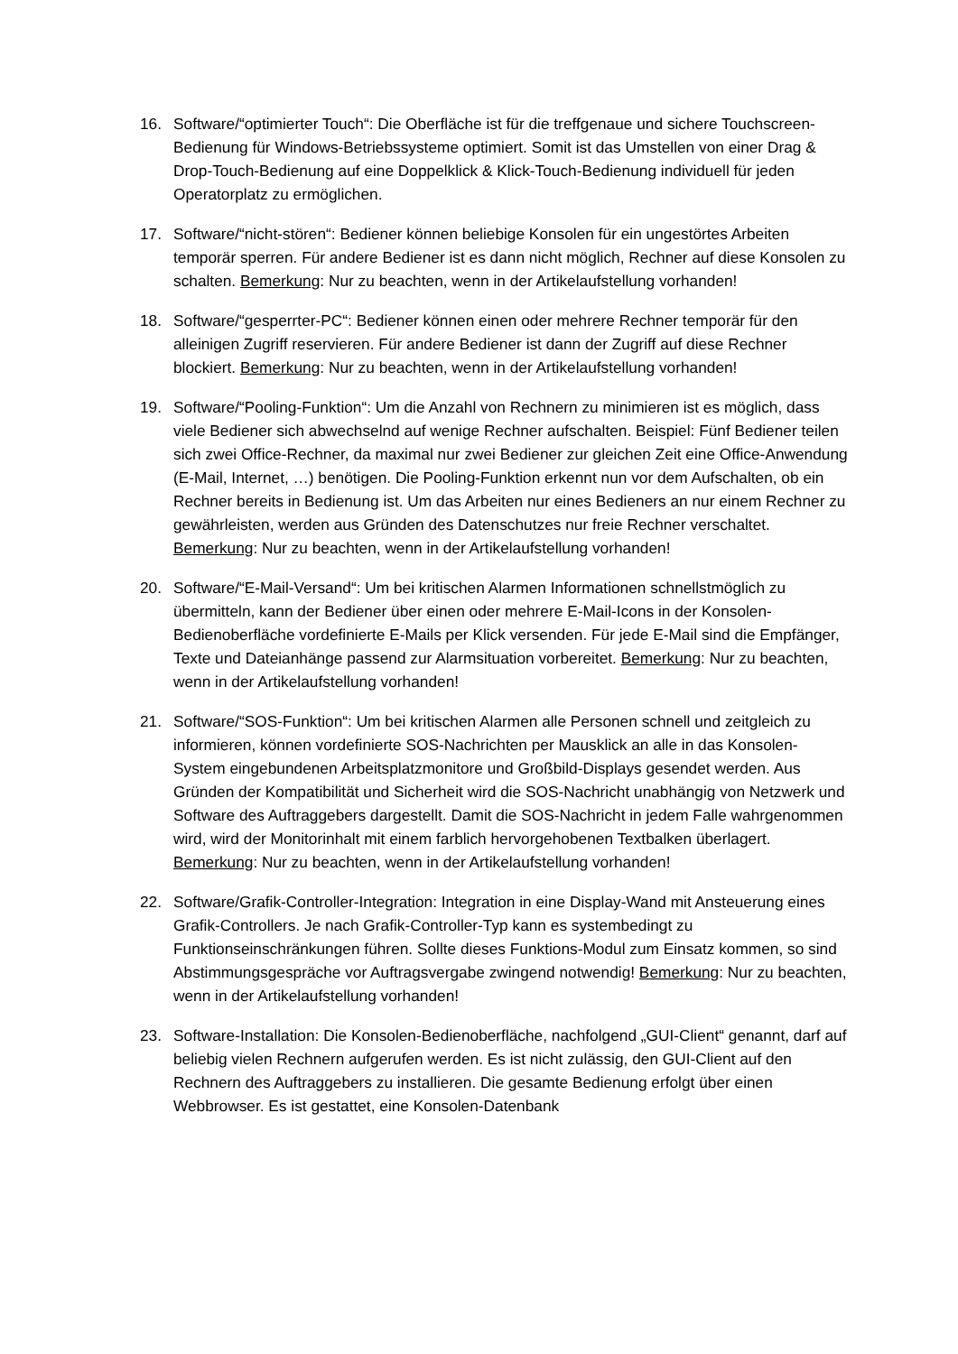16. Software/“optimierter Touch“: Die Oberfläche ist für die treffgenaue und sichere Touchscreen-Bedienung für Windows-Betriebssysteme optimiert. Somit ist das Umstellen von einer Drag & Drop-Touch-Bedienung auf eine Doppelklick & Klick-Touch-Bedienung individuell für jeden Operatorplatz zu ermöglichen.
17. Software/“nicht-stören“: Bediener können beliebige Konsolen für ein ungestörtes Arbeiten temporär sperren. Für andere Bediener ist es dann nicht möglich, Rechner auf diese Konsolen zu schalten. Bemerkung: Nur zu beachten, wenn in der Artikelaufstellung vorhanden!
18. Software/“gesperrter-PC“: Bediener können einen oder mehrere Rechner temporär für den alleinigen Zugriff reservieren. Für andere Bediener ist dann der Zugriff auf diese Rechner blockiert. Bemerkung: Nur zu beachten, wenn in der Artikelaufstellung vorhanden!
19. Software/“Pooling-Funktion“: Um die Anzahl von Rechnern zu minimieren ist es möglich, dass viele Bediener sich abwechselnd auf wenige Rechner aufschalten. Beispiel: Fünf Bediener teilen sich zwei Office-Rechner, da maximal nur zwei Bediener zur gleichen Zeit eine Office-Anwendung (E-Mail, Internet, …) benötigen. Die Pooling-Funktion erkennt nun vor dem Aufschalten, ob ein Rechner bereits in Bedienung ist. Um das Arbeiten nur eines Bedieners an nur einem Rechner zu gewährleisten, werden aus Gründen des Datenschutzes nur freie Rechner verschaltet. Bemerkung: Nur zu beachten, wenn in der Artikelaufstellung vorhanden!
20. Software/“E-Mail-Versand“: Um bei kritischen Alarmen Informationen schnellstmöglich zu übermitteln, kann der Bediener über einen oder mehrere E-Mail-Icons in der Konsolen-Bedienoberfläche vordefinierte E-Mails per Klick versenden. Für jede E-Mail sind die Empfänger, Texte und Dateianhänge passend zur Alarmsituation vorbereitet. Bemerkung: Nur zu beachten, wenn in der Artikelaufstellung vorhanden!
21. Software/“SOS-Funktion“: Um bei kritischen Alarmen alle Personen schnell und zeitgleich zu informieren, können vordefinierte SOS-Nachrichten per Mausklick an alle in das Konsolen-System eingebundenen Arbeitsplatzmonitore und Großbild-Displays gesendet werden. Aus Gründen der Kompatibilität und Sicherheit wird die SOS-Nachricht unabhängig von Netzwerk und Software des Auftraggebers dargestellt. Damit die SOS-Nachricht in jedem Falle wahrgenommen wird, wird der Monitorinhalt mit einem farblich hervorgehobenen Textbalken überlagert. Bemerkung: Nur zu beachten, wenn in der Artikelaufstellung vorhanden!
22. Software/Grafik-Controller-Integration: Integration in eine Display-Wand mit Ansteuerung eines Grafik-Controllers. Je nach Grafik-Controller-Typ kann es systembedingt zu Funktionseinschränkungen führen. Sollte dieses Funktions-Modul zum Einsatz kommen, so sind Abstimmungsgespräche vor Auftragsvergabe zwingend notwendig! Bemerkung: Nur zu beachten, wenn in der Artikelaufstellung vorhanden!
23. Software-Installation: Die Konsolen-Bedienoberfläche, nachfolgend „GUI-Client“ genannt, darf auf beliebig vielen Rechnern aufgerufen werden. Es ist nicht zulässig, den GUI-Client auf den Rechnern des Auftraggebers zu installieren. Die gesamte Bedienung erfolgt über einen Webbrowser. Es ist gestattet, eine Konsolen-Datenbank